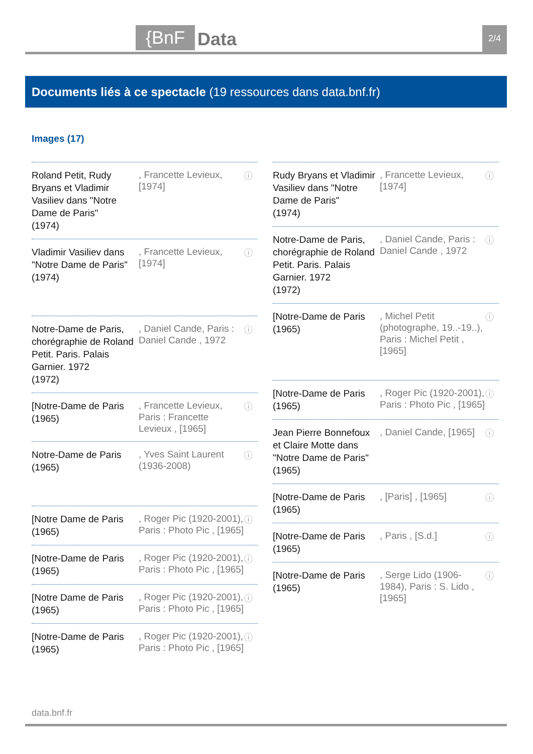{BnF Data 2/4
Documents liés à ce spectacle (19 ressources dans data.bnf.fr)
Images (17)
Roland Petit, Rudy Bryans et Vladimir Vasiliev dans "Notre Dame de Paris"
(1974)
, Francette Levieux, [1974]
ⓘ
Vladimir Vasiliev dans "Notre Dame de Paris"
(1974)
, Francette Levieux, [1974]
ⓘ
Notre-Dame de Paris, chorégraphie de Roland Petit. Paris. Palais Garnier. 1972
(1972)
, Daniel Cande, Paris : Daniel Cande , 1972
ⓘ
[Notre-Dame de Paris
(1965)
, Francette Levieux, Paris : Francette Levieux , [1965]
ⓘ
Notre-Dame de Paris
(1965)
, Yves Saint Laurent (1936-2008)
ⓘ
[Notre Dame de Paris
(1965)
, Roger Pic (1920-2001), Paris : Photo Pic , [1965]
ⓘ
[Notre-Dame de Paris
(1965)
, Roger Pic (1920-2001), Paris : Photo Pic , [1965]
ⓘ
[Notre Dame de Paris
(1965)
, Roger Pic (1920-2001), Paris : Photo Pic , [1965]
ⓘ
[Notre-Dame de Paris
(1965)
, Roger Pic (1920-2001), Paris : Photo Pic , [1965]
ⓘ
Rudy Bryans et Vladimir Vasiliev dans "Notre Dame de Paris"
(1974)
, Francette Levieux, [1974]
ⓘ
Notre-Dame de Paris, chorégraphie de Roland Petit. Paris. Palais Garnier. 1972
(1972)
, Daniel Cande, Paris : Daniel Cande , 1972
ⓘ
[Notre-Dame de Paris
(1965)
, Michel Petit (photographe, 19..-19..), Paris : Michel Petit , [1965]
ⓘ
[Notre-Dame de Paris
(1965)
, Roger Pic (1920-2001), Paris : Photo Pic , [1965]
ⓘ
Jean Pierre Bonnefoux et Claire Motte dans "Notre Dame de Paris"
(1965)
, Daniel Cande, [1965]
ⓘ
[Notre-Dame de Paris
(1965)
, [Paris] , [1965]
ⓘ
[Notre-Dame de Paris
(1965)
, Paris , [S.d.]
ⓘ
[Notre-Dame de Paris
(1965)
, Serge Lido (1906-1984), Paris : S. Lido , [1965]
ⓘ
data.bnf.fr